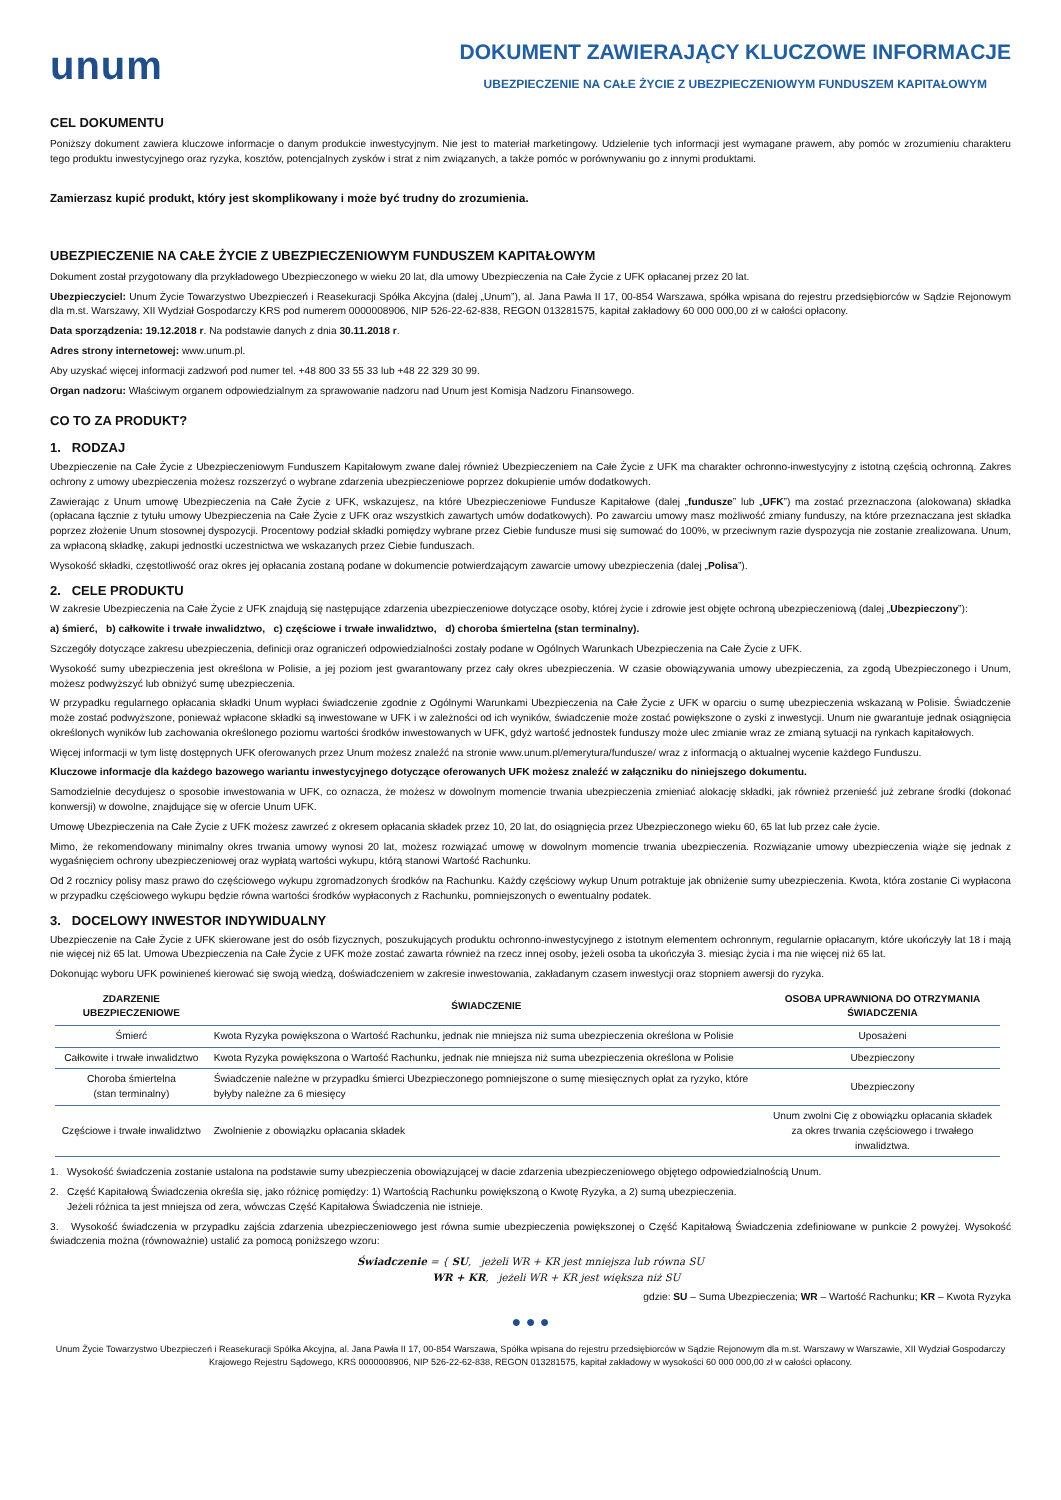unum
DOKUMENT ZAWIERAJĄCY KLUCZOWE INFORMACJE
UBEZPIECZENIE NA CAŁE ŻYCIE Z UBEZPIECZENIOWYM FUNDUSZEM KAPITAŁOWYM
CEL DOKUMENTU
Poniższy dokument zawiera kluczowe informacje o danym produkcie inwestycyjnym. Nie jest to materiał marketingowy. Udzielenie tych informacji jest wymagane prawem, aby pomóc w zrozumieniu charakteru tego produktu inwestycyjnego oraz ryzyka, kosztów, potencjalnych zysków i strat z nim związanych, a także pomóc w porównywaniu go z innymi produktami.
Zamierzasz kupić produkt, który jest skomplikowany i może być trudny do zrozumienia.
UBEZPIECZENIE NA CAŁE ŻYCIE Z UBEZPIECZENIOWYM FUNDUSZEM KAPITAŁOWYM
Dokument został przygotowany dla przykładowego Ubezpieczonego w wieku 20 lat, dla umowy Ubezpieczenia na Całe Życie z UFK opłacanej przez 20 lat.
Ubezpieczyciel: Unum Życie Towarzystwo Ubezpieczeń i Reasekuracji Spółka Akcyjna (dalej „Unum”), al. Jana Pawła II 17, 00-854 Warszawa, spółka wpisana do rejestru przedsiębiorców w Sądzie Rejonowym dla m.st. Warszawy, XII Wydział Gospodarczy KRS pod numerem 0000008906, NIP 526-22-62-838, REGON 013281575, kapitał zakładowy 60 000 000,00 zł w całości opłacony.
Data sporządzenia: 19.12.2018 r. Na podstawie danych z dnia 30.11.2018 r.
Adres strony internetowej: www.unum.pl.
Aby uzyskać więcej informacji zadzwoń pod numer tel. +48 800 33 55 33 lub +48 22 329 30 99.
Organ nadzoru: Właściwym organem odpowiedzialnym za sprawowanie nadzoru nad Unum jest Komisja Nadzoru Finansowego.
CO TO ZA PRODUKT?
1. RODZAJ
Ubezpieczenie na Całe Życie z Ubezpieczeniowym Funduszem Kapitałowym zwane dalej również Ubezpieczeniem na Całe Życie z UFK ma charakter ochronno-inwestycyjny z istotną częścią ochronną. Zakres ochrony z umowy ubezpieczenia możesz rozszerzyć o wybrane zdarzenia ubezpieczeniowe poprzez dokupienie umów dodatkowych.
Zawierając z Unum umowę Ubezpieczenia na Całe Życie z UFK, wskazujesz, na które Ubezpieczeniowe Fundusze Kapitałowe (dalej „fundusze” lub „UFK”) ma zostać przeznaczona (alokowana) składka (opłacana łącznie z tytułu umowy Ubezpieczenia na Całe Życie z UFK oraz wszystkich zawartych umów dodatkowych). Po zawarciu umowy masz możliwość zmiany funduszy, na które przeznaczana jest składka poprzez złożenie Unum stosownej dyspozycji. Procentowy podział składki pomiędzy wybrane przez Ciebie fundusze musi się sumować do 100%, w przeciwnym razie dyspozycja nie zostanie zrealizowana. Unum, za wpłaconą składkę, zakupi jednostki uczestnictwa we wskazanych przez Ciebie funduszach.
Wysokość składki, częstotliwość oraz okres jej opłacania zostaną podane w dokumencie potwierdzającym zawarcie umowy ubezpieczenia (dalej „Polisa”).
2. CELE PRODUKTU
W zakresie Ubezpieczenia na Całe Życie z UFK znajdują się następujące zdarzenia ubezpieczeniowe dotyczące osoby, której życie i zdrowie jest objęte ochroną ubezpieczeniową (dalej „Ubezpieczony”):
a) śmierć, b) całkowite i trwałe inwalidztwo, c) częściowe i trwałe inwalidztwo, d) choroba śmiertelna (stan terminalny).
Szczegóły dotyczące zakresu ubezpieczenia, definicji oraz ograniczeń odpowiedzialności zostały podane w Ogólnych Warunkach Ubezpieczenia na Całe Życie z UFK.
Wysokość sumy ubezpieczenia jest określona w Polisie, a jej poziom jest gwarantowany przez cały okres ubezpieczenia. W czasie obowiązywania umowy ubezpieczenia, za zgodą Ubezpieczonego i Unum, możesz podwyższyć lub obniżyć sumę ubezpieczenia.
W przypadku regularnego opłacania składki Unum wypłaci świadczenie zgodnie z Ogólnymi Warunkami Ubezpieczenia na Całe Życie z UFK w oparciu o sumę ubezpieczenia wskazaną w Polisie. Świadczenie może zostać podwyższone, ponieważ wpłacone składki są inwestowane w UFK i w zależności od ich wyników, świadczenie może zostać powiększone o zyski z inwestycji. Unum nie gwarantuje jednak osiągnięcia określonych wyników lub zachowania określonego poziomu wartości środków inwestowanych w UFK, gdyż wartość jednostek funduszy może ulec zmianie wraz ze zmianą sytuacji na rynkach kapitałowych.
Więcej informacji w tym listę dostępnych UFK oferowanych przez Unum możesz znaleźć na stronie www.unum.pl/emerytura/fundusze/ wraz z informacją o aktualnej wycenie każdego Funduszu.
Kluczowe informacje dla każdego bazowego wariantu inwestycyjnego dotyczące oferowanych UFK możesz znaleźć w załączniku do niniejszego dokumentu.
Samodzielnie decydujesz o sposobie inwestowania w UFK, co oznacza, że możesz w dowolnym momencie trwania ubezpieczenia zmieniać alokację składki, jak również przenieść już zebrane środki (dokonać konwersji) w dowolne, znajdujące się w ofercie Unum UFK.
Umowę Ubezpieczenia na Całe Życie z UFK możesz zawrzeć z okresem opłacania składek przez 10, 20 lat, do osiągnięcia przez Ubezpieczonego wieku 60, 65 lat lub przez całe życie.
Mimo, że rekomendowany minimalny okres trwania umowy wynosi 20 lat, możesz rozwiązać umowę w dowolnym momencie trwania ubezpieczenia. Rozwiązanie umowy ubezpieczenia wiąże się jednak z wygaśnięciem ochrony ubezpieczeniowej oraz wypłatą wartości wykupu, którą stanowi Wartość Rachunku.
Od 2 rocznicy polisy masz prawo do częściowego wykupu zgromadzonych środków na Rachunku. Każdy częściowy wykup Unum potraktuje jak obniżenie sumy ubezpieczenia. Kwota, która zostanie Ci wypłacona w przypadku częściowego wykupu będzie równa wartości środków wypłaconych z Rachunku, pomniejszonych o ewentualny podatek.
3. DOCELOWY INWESTOR INDYWIDUALNY
Ubezpieczenie na Całe Życie z UFK skierowane jest do osób fizycznych, poszukujących produktu ochronno-inwestycyjnego z istotnym elementem ochronnym, regularnie opłacanym, które ukończyły lat 18 i mają nie więcej niż 65 lat. Umowa Ubezpieczenia na Całe Życie z UFK może zostać zawarta również na rzecz innej osoby, jeżeli osoba ta ukończyła 3. miesiąc życia i ma nie więcej niż 65 lat.
Dokonując wyboru UFK powinieneś kierować się swoją wiedzą, doświadczeniem w zakresie inwestowania, zakładanym czasem inwestycji oraz stopniem awersji do ryzyka.
| ZDARZENIE UBEZPIECZENIOWE | ŚWIADCZENIE | OSOBA UPRAWNIONA DO OTRZYMANIA ŚWIADCZENIA |
| --- | --- | --- |
| Śmierć | Kwota Ryzyka powiększona o Wartość Rachunku, jednak nie mniejsza niż suma ubezpieczenia określona w Polisie | Uposażeni |
| Całkowite i trwałe inwalidztwo | Kwota Ryzyka powiększona o Wartość Rachunku, jednak nie mniejsza niż suma ubezpieczenia określona w Polisie | Ubezpieczony |
| Choroba śmiertelna (stan terminalny) | Świadczenie należne w przypadku śmierci Ubezpieczonego pomniejszone o sumę miesięcznych opłat za ryzyko, które byłyby należne za 6 miesięcy | Ubezpieczony |
| Częściowe i trwałe inwalidztwo | Zwolnienie z obowiązku opłacania składek | Unum zwolni Cię z obowiązku opłacania składek za okres trwania częściowego i trwałego inwalidztwa. |
1. Wysokość świadczenia zostanie ustalona na podstawie sumy ubezpieczenia obowiązującej w dacie zdarzenia ubezpieczeniowego objętego odpowiedzialnością Unum.
2. Część Kapitałową Świadczenia określa się, jako różnicę pomiędzy: 1) Wartością Rachunku powiększoną o Kwotę Ryzyka, a 2) sumą ubezpieczenia.
Jeżeli różnica ta jest mniejsza od zera, wówczas Część Kapitałowa Świadczenia nie istnieje.
3. Wysokość świadczenia w przypadku zajścia zdarzenia ubezpieczeniowego jest równa sumie ubezpieczenia powiększonej o Część Kapitałową Świadczenia zdefiniowane w punkcie 2 powyżej. Wysokość świadczenia można (równoważnie) ustalić za pomocą poniższego wzoru:
Świadczenie = { SU, jeżeli WR + KR jest mniejsza lub równa SU
WR + KR, jeżeli WR + KR jest większa niż SU
gdzie: SU – Suma Ubezpieczenia; WR – Wartość Rachunku; KR – Kwota Ryzyka
● ● ●
Unum Życie Towarzystwo Ubezpieczeń i Reasekuracji Spółka Akcyjna, al. Jana Pawła II 17, 00-854 Warszawa, Spółka wpisana do rejestru przedsiębiorców w Sądzie Rejonowym dla m.st. Warszawy w Warszawie, XII Wydział Gospodarczy Krajowego Rejestru Sądowego, KRS 0000008906, NIP 526-22-62-838, REGON 013281575, kapitał zakładowy w wysokości 60 000 000,00 zł w całości opłacony.